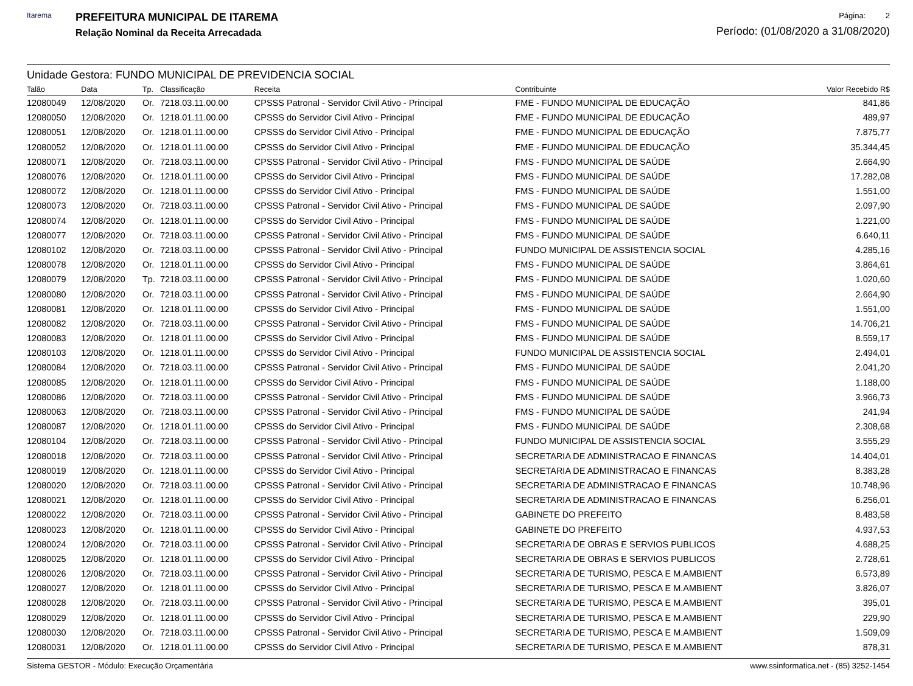Itarema
PREFEITURA MUNICIPAL DE ITAREMA
Relação Nominal da Receita Arrecadada
Página: 2
Período: (01/08/2020 a 31/08/2020)
Unidade Gestora: FUNDO MUNICIPAL DE PREVIDENCIA SOCIAL
| Talão | Data | Tp. | Classificação | Receita | Contribuinte | Valor Recebido R$ |
| --- | --- | --- | --- | --- | --- | --- |
| 12080049 | 12/08/2020 | Or. | 7218.03.11.00.00 | CPSSS Patronal - Servidor Civil Ativo - Principal | FME - FUNDO MUNICIPAL DE EDUCAÇÃO | 841,86 |
| 12080050 | 12/08/2020 | Or. | 1218.01.11.00.00 | CPSSS do Servidor Civil Ativo - Principal | FME - FUNDO MUNICIPAL DE EDUCAÇÃO | 489,97 |
| 12080051 | 12/08/2020 | Or. | 1218.01.11.00.00 | CPSSS do Servidor Civil Ativo - Principal | FME - FUNDO MUNICIPAL DE EDUCAÇÃO | 7.875,77 |
| 12080052 | 12/08/2020 | Or. | 1218.01.11.00.00 | CPSSS do Servidor Civil Ativo - Principal | FME - FUNDO MUNICIPAL DE EDUCAÇÃO | 35.344,45 |
| 12080071 | 12/08/2020 | Or. | 7218.03.11.00.00 | CPSSS Patronal - Servidor Civil Ativo - Principal | FMS - FUNDO MUNICIPAL DE SAÚDE | 2.664,90 |
| 12080076 | 12/08/2020 | Or. | 1218.01.11.00.00 | CPSSS do Servidor Civil Ativo - Principal | FMS - FUNDO MUNICIPAL DE SAÚDE | 17.282,08 |
| 12080072 | 12/08/2020 | Or. | 1218.01.11.00.00 | CPSSS do Servidor Civil Ativo - Principal | FMS - FUNDO MUNICIPAL DE SAÚDE | 1.551,00 |
| 12080073 | 12/08/2020 | Or. | 7218.03.11.00.00 | CPSSS Patronal - Servidor Civil Ativo - Principal | FMS - FUNDO MUNICIPAL DE SAÚDE | 2.097,90 |
| 12080074 | 12/08/2020 | Or. | 1218.01.11.00.00 | CPSSS do Servidor Civil Ativo - Principal | FMS - FUNDO MUNICIPAL DE SAÚDE | 1.221,00 |
| 12080077 | 12/08/2020 | Or. | 7218.03.11.00.00 | CPSSS Patronal - Servidor Civil Ativo - Principal | FMS - FUNDO MUNICIPAL DE SAÚDE | 6.640,11 |
| 12080102 | 12/08/2020 | Or. | 7218.03.11.00.00 | CPSSS Patronal - Servidor Civil Ativo - Principal | FUNDO MUNICIPAL DE ASSISTENCIA SOCIAL | 4.285,16 |
| 12080078 | 12/08/2020 | Or. | 1218.01.11.00.00 | CPSSS do Servidor Civil Ativo - Principal | FMS - FUNDO MUNICIPAL DE SAÚDE | 3.864,61 |
| 12080079 | 12/08/2020 | Tp. | 7218.03.11.00.00 | CPSSS Patronal - Servidor Civil Ativo - Principal | FMS - FUNDO MUNICIPAL DE SAÚDE | 1.020,60 |
| 12080080 | 12/08/2020 | Or. | 7218.03.11.00.00 | CPSSS Patronal - Servidor Civil Ativo - Principal | FMS - FUNDO MUNICIPAL DE SAÚDE | 2.664,90 |
| 12080081 | 12/08/2020 | Or. | 1218.01.11.00.00 | CPSSS do Servidor Civil Ativo - Principal | FMS - FUNDO MUNICIPAL DE SAÚDE | 1.551,00 |
| 12080082 | 12/08/2020 | Or. | 7218.03.11.00.00 | CPSSS Patronal - Servidor Civil Ativo - Principal | FMS - FUNDO MUNICIPAL DE SAÚDE | 14.706,21 |
| 12080083 | 12/08/2020 | Or. | 1218.01.11.00.00 | CPSSS do Servidor Civil Ativo - Principal | FMS - FUNDO MUNICIPAL DE SAÚDE | 8.559,17 |
| 12080103 | 12/08/2020 | Or. | 1218.01.11.00.00 | CPSSS do Servidor Civil Ativo - Principal | FUNDO MUNICIPAL DE ASSISTENCIA SOCIAL | 2.494,01 |
| 12080084 | 12/08/2020 | Or. | 7218.03.11.00.00 | CPSSS Patronal - Servidor Civil Ativo - Principal | FMS - FUNDO MUNICIPAL DE SAÚDE | 2.041,20 |
| 12080085 | 12/08/2020 | Or. | 1218.01.11.00.00 | CPSSS do Servidor Civil Ativo - Principal | FMS - FUNDO MUNICIPAL DE SAÚDE | 1.188,00 |
| 12080086 | 12/08/2020 | Or. | 7218.03.11.00.00 | CPSSS Patronal - Servidor Civil Ativo - Principal | FMS - FUNDO MUNICIPAL DE SAÚDE | 3.966,73 |
| 12080063 | 12/08/2020 | Or. | 7218.03.11.00.00 | CPSSS Patronal - Servidor Civil Ativo - Principal | FMS - FUNDO MUNICIPAL DE SAÚDE | 241,94 |
| 12080087 | 12/08/2020 | Or. | 1218.01.11.00.00 | CPSSS do Servidor Civil Ativo - Principal | FMS - FUNDO MUNICIPAL DE SAÚDE | 2.308,68 |
| 12080104 | 12/08/2020 | Or. | 7218.03.11.00.00 | CPSSS Patronal - Servidor Civil Ativo - Principal | FUNDO MUNICIPAL DE ASSISTENCIA SOCIAL | 3.555,29 |
| 12080018 | 12/08/2020 | Or. | 7218.03.11.00.00 | CPSSS Patronal - Servidor Civil Ativo - Principal | SECRETARIA DE ADMINISTRACAO E FINANCAS | 14.404,01 |
| 12080019 | 12/08/2020 | Or. | 1218.01.11.00.00 | CPSSS do Servidor Civil Ativo - Principal | SECRETARIA DE ADMINISTRACAO E FINANCAS | 8.383,28 |
| 12080020 | 12/08/2020 | Or. | 7218.03.11.00.00 | CPSSS Patronal - Servidor Civil Ativo - Principal | SECRETARIA DE ADMINISTRACAO E FINANCAS | 10.748,96 |
| 12080021 | 12/08/2020 | Or. | 1218.01.11.00.00 | CPSSS do Servidor Civil Ativo - Principal | SECRETARIA DE ADMINISTRACAO E FINANCAS | 6.256,01 |
| 12080022 | 12/08/2020 | Or. | 7218.03.11.00.00 | CPSSS Patronal - Servidor Civil Ativo - Principal | GABINETE DO PREFEITO | 8.483,58 |
| 12080023 | 12/08/2020 | Or. | 1218.01.11.00.00 | CPSSS do Servidor Civil Ativo - Principal | GABINETE DO PREFEITO | 4.937,53 |
| 12080024 | 12/08/2020 | Or. | 7218.03.11.00.00 | CPSSS Patronal - Servidor Civil Ativo - Principal | SECRETARIA DE OBRAS E SERVIOS PUBLICOS | 4.688,25 |
| 12080025 | 12/08/2020 | Or. | 1218.01.11.00.00 | CPSSS do Servidor Civil Ativo - Principal | SECRETARIA DE OBRAS E SERVIOS PUBLICOS | 2.728,61 |
| 12080026 | 12/08/2020 | Or. | 7218.03.11.00.00 | CPSSS Patronal - Servidor Civil Ativo - Principal | SECRETARIA DE TURISMO, PESCA E M.AMBIENT | 6.573,89 |
| 12080027 | 12/08/2020 | Or. | 1218.01.11.00.00 | CPSSS do Servidor Civil Ativo - Principal | SECRETARIA DE TURISMO, PESCA E M.AMBIENT | 3.826,07 |
| 12080028 | 12/08/2020 | Or. | 7218.03.11.00.00 | CPSSS Patronal - Servidor Civil Ativo - Principal | SECRETARIA DE TURISMO, PESCA E M.AMBIENT | 395,01 |
| 12080029 | 12/08/2020 | Or. | 1218.01.11.00.00 | CPSSS do Servidor Civil Ativo - Principal | SECRETARIA DE TURISMO, PESCA E M.AMBIENT | 229,90 |
| 12080030 | 12/08/2020 | Or. | 7218.03.11.00.00 | CPSSS Patronal - Servidor Civil Ativo - Principal | SECRETARIA DE TURISMO, PESCA E M.AMBIENT | 1.509,09 |
| 12080031 | 12/08/2020 | Or. | 1218.01.11.00.00 | CPSSS do Servidor Civil Ativo - Principal | SECRETARIA DE TURISMO, PESCA E M.AMBIENT | 878,31 |
Sistema GESTOR - Módulo: Execução Orçamentária www.ssinformatica.net - (85) 3252-1454